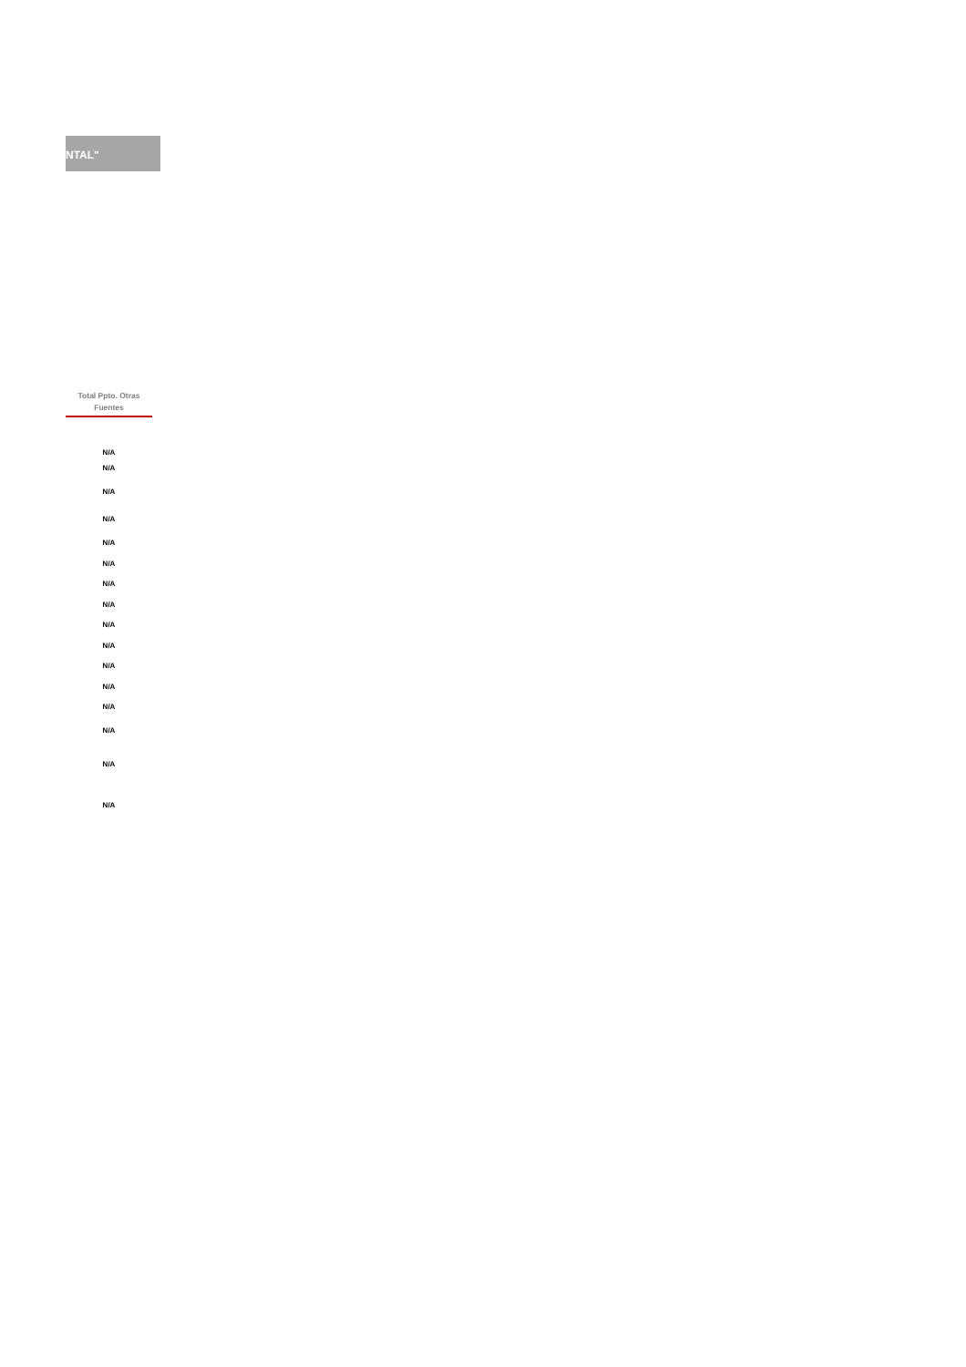NTAL"
| Total Ppto. Otras Fuentes |
| --- |
| N/A |
| N/A |
| N/A |
| N/A |
| N/A |
| N/A |
| N/A |
| N/A |
| N/A |
| N/A |
| N/A |
| N/A |
| N/A |
| N/A |
| N/A |
| N/A |